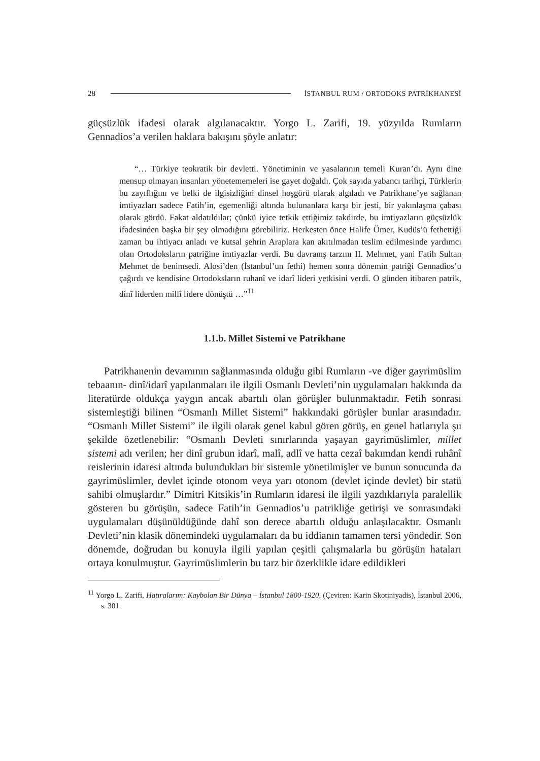28 İSTANBUL RUM / ORTODOKS PATRİKHANESİ
güçsüzlük ifadesi olarak algılanacaktır. Yorgo L. Zarifi, 19. yüzyılda Rumların Gennadios’a verilen haklara bakışını şöyle anlatır:
“… Türkiye teokratik bir devletti. Yönetiminin ve yasalarının temeli Kuran’dı. Aynı dine mensup olmayan insanları yönetememeleri ise gayet doğaldı. Çok sayıda yabancı tarihçi, Türklerin bu zayıflığını ve belki de ilgisizliğini dinsel hoşgörü olarak algıladı ve Patrikhane’ye sağlanan imtiyazları sadece Fatih’in, egemenliği altında bulunanlara karşı bir jesti, bir yakınlaşma çabası olarak gördü. Fakat aldatıldılar; çünkü iyice tetkik ettiğimiz takdirde, bu imtiyazların güçsüzlük ifadesinden başka bir şey olmadığını görebiliriz. Herkesten önce Halife Ömer, Kudüs’ü fethettiği zaman bu ihtiyacı anladı ve kutsal şehrin Araplara kan akıtılmadan teslim edilmesinde yardımcı olan Ortodoksların patriğine imtiyazlar verdi. Bu davranış tarzını II. Mehmet, yani Fatih Sultan Mehmet de benimsedi. Alosi’den (İstanbul’un fethi) hemen sonra dönemin patriği Gennadios’u çağırdı ve kendisine Ortodoksların ruhanî ve idarî lideri yetkisini verdi. O günden itibaren patrik, dinî liderden millî lidere dönüştü …”<sup>11</sup>
1.1.b. Millet Sistemi ve Patrikhane
Patrikhanenin devamının sağlanmasında olduğu gibi Rumların -ve diğer gayrimüslim tebaanın- dinî/idarî yapılanmaları ile ilgili Osmanlı Devleti’nin uygulamaları hakkında da literatürde oldukça yaygın ancak abartılı olan görüşler bulunmaktadır. Fetih sonrası sistemleştiği bilinen “Osmanlı Millet Sistemi” hakkındaki görüşler bunlar arasındadır. “Osmanlı Millet Sistemi” ile ilgili olarak genel kabul gören görüş, en genel hatlarıyla şu şekilde özetlenebilir: “Osmanlı Devleti sınırlarında yaşayan gayrimüslimler, millet sistemi adı verilen; her dinî grubun idarî, malî, adlî ve hatta cezaî bakımdan kendi ruhânî reislerinin idaresi altında bulundukları bir sistemle yönetilmişler ve bunun sonucunda da gayrimüslimler, devlet içinde otonom veya yarı otonom (devlet içinde devlet) bir statü sahibi olmuşlardır.” Dimitri Kitsikis’in Rumların idaresi ile ilgili yazdıklarıyla paralellik gösteren bu görüşün, sadece Fatih’in Gennadios’u patrikliğe getirişi ve sonrasındaki uygulamaları düşünüldüğünde dahî son derece abartılı olduğu anlaşılacaktır. Osmanlı Devleti’nin klasik dönemindeki uygulamaları da bu iddianın tamamen tersi yöndedir. Son dönemde, doğrudan bu konuyla ilgili yapılan çeşitli çalışmalarla bu görüşün hataları ortaya konulmuştur. Gayrimüslimlerin bu tarz bir özerklikle idare edildikleri
<sup>11</sup> Yorgo L. Zarifi, Hatıralarım: Kaybolan Bir Dünya – İstanbul 1800-1920, (Çeviren: Karin Skotiniyadis), İstanbul 2006, s. 301.